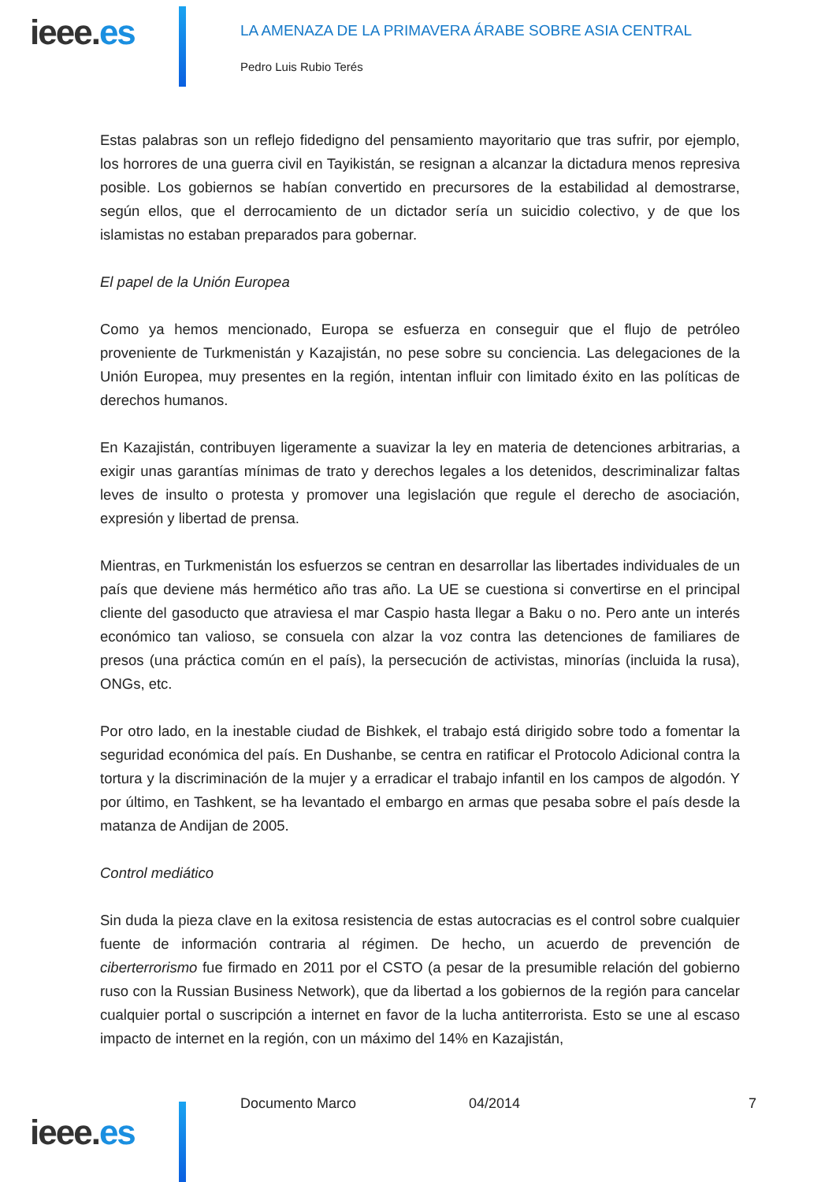ieee.es
LA AMENAZA DE LA PRIMAVERA ÁRABE SOBRE ASIA CENTRAL
Pedro Luis Rubio Terés
Estas palabras son un reflejo fidedigno del pensamiento mayoritario que tras sufrir, por ejemplo, los horrores de una guerra civil en Tayikistán, se resignan a alcanzar la dictadura menos represiva posible. Los gobiernos se habían convertido en precursores de la estabilidad al demostrarse, según ellos, que el derrocamiento de un dictador sería un suicidio colectivo, y de que los islamistas no estaban preparados para gobernar.
El papel de la Unión Europea
Como ya hemos mencionado, Europa se esfuerza en conseguir que el flujo de petróleo proveniente de Turkmenistán y Kazajistán, no pese sobre su conciencia. Las delegaciones de la Unión Europea, muy presentes en la región, intentan influir con limitado éxito en las políticas de derechos humanos.
En Kazajistán, contribuyen ligeramente a suavizar la ley en materia de detenciones arbitrarias, a exigir unas garantías mínimas de trato y derechos legales a los detenidos, descriminalizar faltas leves de insulto o protesta y promover una legislación que regule el derecho de asociación, expresión y libertad de prensa.
Mientras, en Turkmenistán los esfuerzos se centran en desarrollar las libertades individuales de un país que deviene más hermético año tras año. La UE se cuestiona si convertirse en el principal cliente del gasoducto que atraviesa el mar Caspio hasta llegar a Baku o no. Pero ante un interés económico tan valioso, se consuela con alzar la voz contra las detenciones de familiares de presos (una práctica común en el país), la persecución de activistas, minorías (incluida la rusa), ONGs, etc.
Por otro lado, en la inestable ciudad de Bishkek, el trabajo está dirigido sobre todo a fomentar la seguridad económica del país. En Dushanbe, se centra en ratificar el Protocolo Adicional contra la tortura y la discriminación de la mujer y a erradicar el trabajo infantil en los campos de algodón. Y por último, en Tashkent, se ha levantado el embargo en armas que pesaba sobre el país desde la matanza de Andijan de 2005.
Control mediático
Sin duda la pieza clave en la exitosa resistencia de estas autocracias es el control sobre cualquier fuente de información contraria al régimen. De hecho, un acuerdo de prevención de ciberterrorismo fue firmado en 2011 por el CSTO (a pesar de la presumible relación del gobierno ruso con la Russian Business Network), que da libertad a los gobiernos de la región para cancelar cualquier portal o suscripción a internet en favor de la lucha antiterrorista. Esto se une al escaso impacto de internet en la región, con un máximo del 14% en Kazajistán,
ieee.es
Documento Marco 04/2014 7